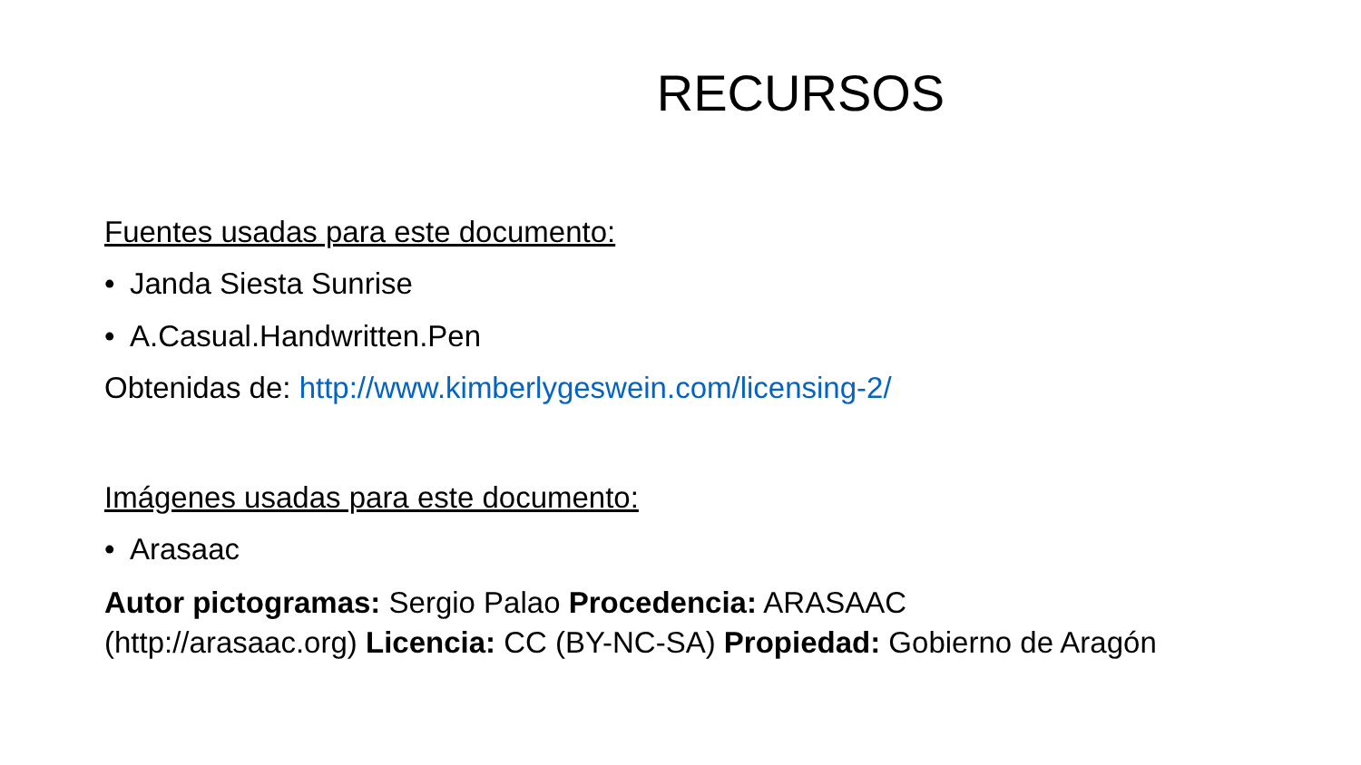RECURSOS
Fuentes usadas para este documento:
• Janda Siesta Sunrise
• A.Casual.Handwritten.Pen
Obtenidas de: http://www.kimberlygeswein.com/licensing-2/
Imágenes usadas para este documento:
• Arasaac
Autor pictogramas: Sergio Palao Procedencia: ARASAAC
(http://arasaac.org) Licencia: CC (BY-NC-SA) Propiedad: Gobierno de Aragón